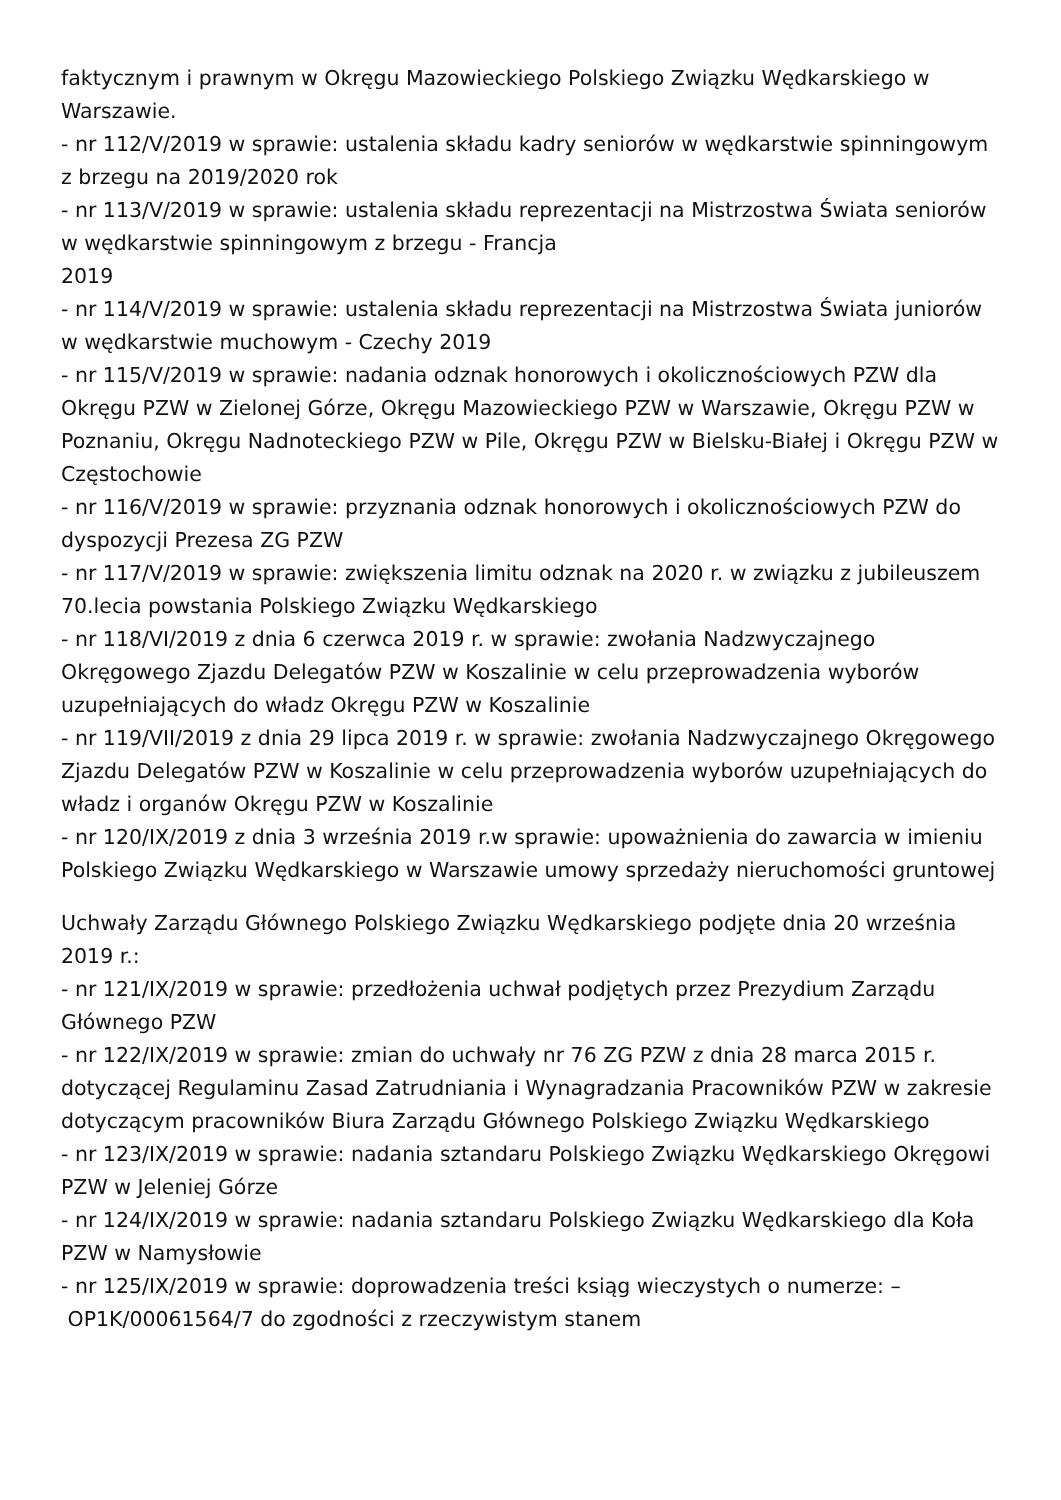faktycznym i prawnym w Okręgu Mazowieckiego Polskiego Związku Wędkarskiego w Warszawie.
- nr 112/V/2019 w sprawie: ustalenia składu kadry seniorów w wędkarstwie spinningowym z brzegu na 2019/2020 rok
- nr 113/V/2019 w sprawie: ustalenia składu reprezentacji na Mistrzostwa Świata seniorów w wędkarstwie spinningowym z brzegu - Francja
2019
- nr 114/V/2019 w sprawie: ustalenia składu reprezentacji na Mistrzostwa Świata juniorów w wędkarstwie muchowym - Czechy 2019
- nr 115/V/2019 w sprawie: nadania odznak honorowych i okolicznościowych PZW dla Okręgu PZW w Zielonej Górze, Okręgu Mazowieckiego PZW w Warszawie, Okręgu PZW w Poznaniu, Okręgu Nadnoteckiego PZW w Pile, Okręgu PZW w Bielsku-Białej i Okręgu PZW w Częstochowie
- nr 116/V/2019 w sprawie: przyznania odznak honorowych i okolicznościowych PZW do dyspozycji Prezesa ZG PZW
- nr 117/V/2019 w sprawie: zwiększenia limitu odznak na 2020 r. w związku z jubileuszem 70.lecia powstania Polskiego Związku Wędkarskiego
- nr 118/VI/2019 z dnia 6 czerwca 2019 r. w sprawie: zwołania Nadzwyczajnego Okręgowego Zjazdu Delegatów PZW w Koszalinie w celu przeprowadzenia wyborów uzupełniających do władz Okręgu PZW w Koszalinie
- nr 119/VII/2019 z dnia 29 lipca 2019 r. w sprawie: zwołania Nadzwyczajnego Okręgowego Zjazdu Delegatów PZW w Koszalinie w celu przeprowadzenia wyborów uzupełniających do władz i organów Okręgu PZW w Koszalinie
- nr 120/IX/2019 z dnia 3 września 2019 r.w sprawie: upoważnienia do zawarcia w imieniu Polskiego Związku Wędkarskiego w Warszawie umowy sprzedaży nieruchomości gruntowej
Uchwały Zarządu Głównego Polskiego Związku Wędkarskiego podjęte dnia 20 września 2019 r.:
- nr 121/IX/2019 w sprawie: przedłożenia uchwał podjętych przez Prezydium Zarządu Głównego PZW
- nr 122/IX/2019 w sprawie: zmian do uchwały nr 76 ZG PZW z dnia 28 marca 2015 r. dotyczącej Regulaminu Zasad Zatrudniania i Wynagradzania Pracowników PZW w zakresie dotyczącym pracowników Biura Zarządu Głównego Polskiego Związku Wędkarskiego
- nr 123/IX/2019 w sprawie: nadania sztandaru Polskiego Związku Wędkarskiego Okręgowi PZW w Jeleniej Górze
- nr 124/IX/2019 w sprawie: nadania sztandaru Polskiego Związku Wędkarskiego dla Koła PZW w Namysłowie
- nr 125/IX/2019 w sprawie: doprowadzenia treści ksiąg wieczystych o numerze: –
OP1K/00061564/7 do zgodności z rzeczywistym stanem